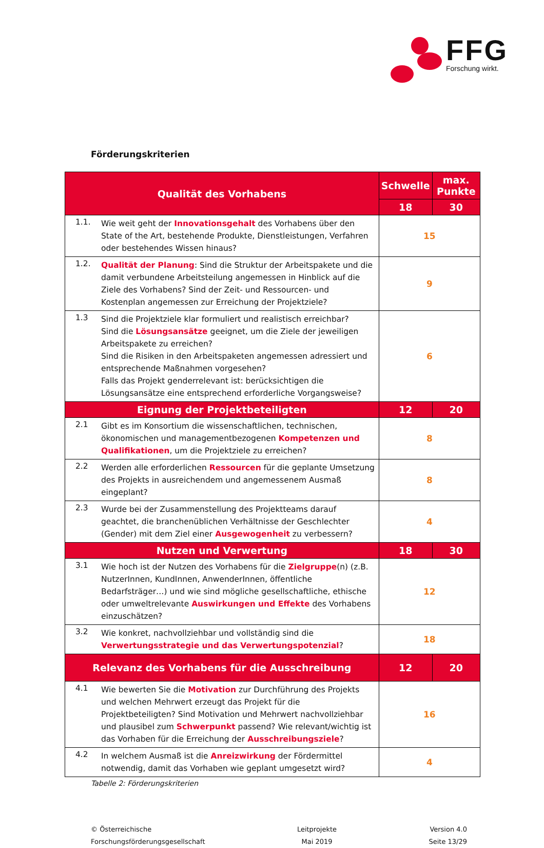FFG
Forschung wirkt.
Förderungskriterien
| Qualität des Vorhabens | | Schwelle | max. Punkte |
| --- | --- | --- | --- |
| | | 18 | 30 |
| 1.1. | Wie weit geht der Innovationsgehalt des Vorhabens über den State of the Art, bestehende Produkte, Dienstleistungen, Verfahren oder bestehendes Wissen hinaus? | 15 | |
| 1.2. | Qualität der Planung : Sind die Struktur der Arbeitspakete und die damit verbundene Arbeitsteilung angemessen in Hinblick auf die Ziele des Vorhabens? Sind der Zeit- und Ressourcen- und Kostenplan angemessen zur Erreichung der Projektziele? | 9 | |
| 1.3 | Sind die Projektziele klar formuliert und realistisch erreichbar? Sind die Lösungsansätze geeignet, um die Ziele der jeweiligen Arbeitspakete zu erreichen? Sind die Risiken in den Arbeitspaketen angemessen adressiert und entsprechende Maßnahmen vorgesehen? Falls das Projekt genderrelevant ist: berücksichtigen die Lösungsansätze eine entsprechend erforderliche Vorgangsweise? | 6 | |
| Eignung der Projektbeteiligten | | 12 | 20 |
| 2.1 | Gibt es im Konsortium die wissenschaftlichen, technischen, ökonomischen und managementbezogenen Kompetenzen und Qualifikationen , um die Projektziele zu erreichen? | 8 | |
| 2.2 | Werden alle erforderlichen Ressourcen für die geplante Umsetzung des Projekts in ausreichendem und angemessenem Ausmaß eingeplant? | 8 | |
| 2.3 | Wurde bei der Zusammenstellung des Projektteams darauf geachtet, die branchenüblichen Verhältnisse der Geschlechter (Gender) mit dem Ziel einer Ausgewogenheit zu verbessern? | 4 | |
| Nutzen und Verwertung | | 18 | 30 |
| 3.1 | Wie hoch ist der Nutzen des Vorhabens für die Zielgruppe (n) (z.B. NutzerInnen, KundInnen, AnwenderInnen, öffentliche Bedarfsträger…) und wie sind mögliche gesellschaftliche, ethische oder umweltrelevante Auswirkungen und Effekte des Vorhabens einzuschätzen? | 12 | |
| 3.2 | Wie konkret, nachvollziehbar und vollständig sind die Verwertungsstrategie und das Verwertungspotenzial ? | 18 | |
| Relevanz des Vorhabens für die Ausschreibung | | 12 | 20 |
| 4.1 | Wie bewerten Sie die Motivation zur Durchführung des Projekts und welchen Mehrwert erzeugt das Projekt für die Projektbeteiligten? Sind Motivation und Mehrwert nachvollziehbar und plausibel zum Schwerpunkt passend? Wie relevant/wichtig ist das Vorhaben für die Erreichung der Ausschreibungsziele ? | 16 | |
| 4.2 | In welchem Ausmaß ist die Anreizwirkung der Fördermittel notwendig, damit das Vorhaben wie geplant umgesetzt wird? | 4 | |
Tabelle 2: Förderungskriterien
© Österreichische
Forschungsförderungsgesellschaft
Leitprojekte
Mai 2019
Version 4.0
Seite 13/29